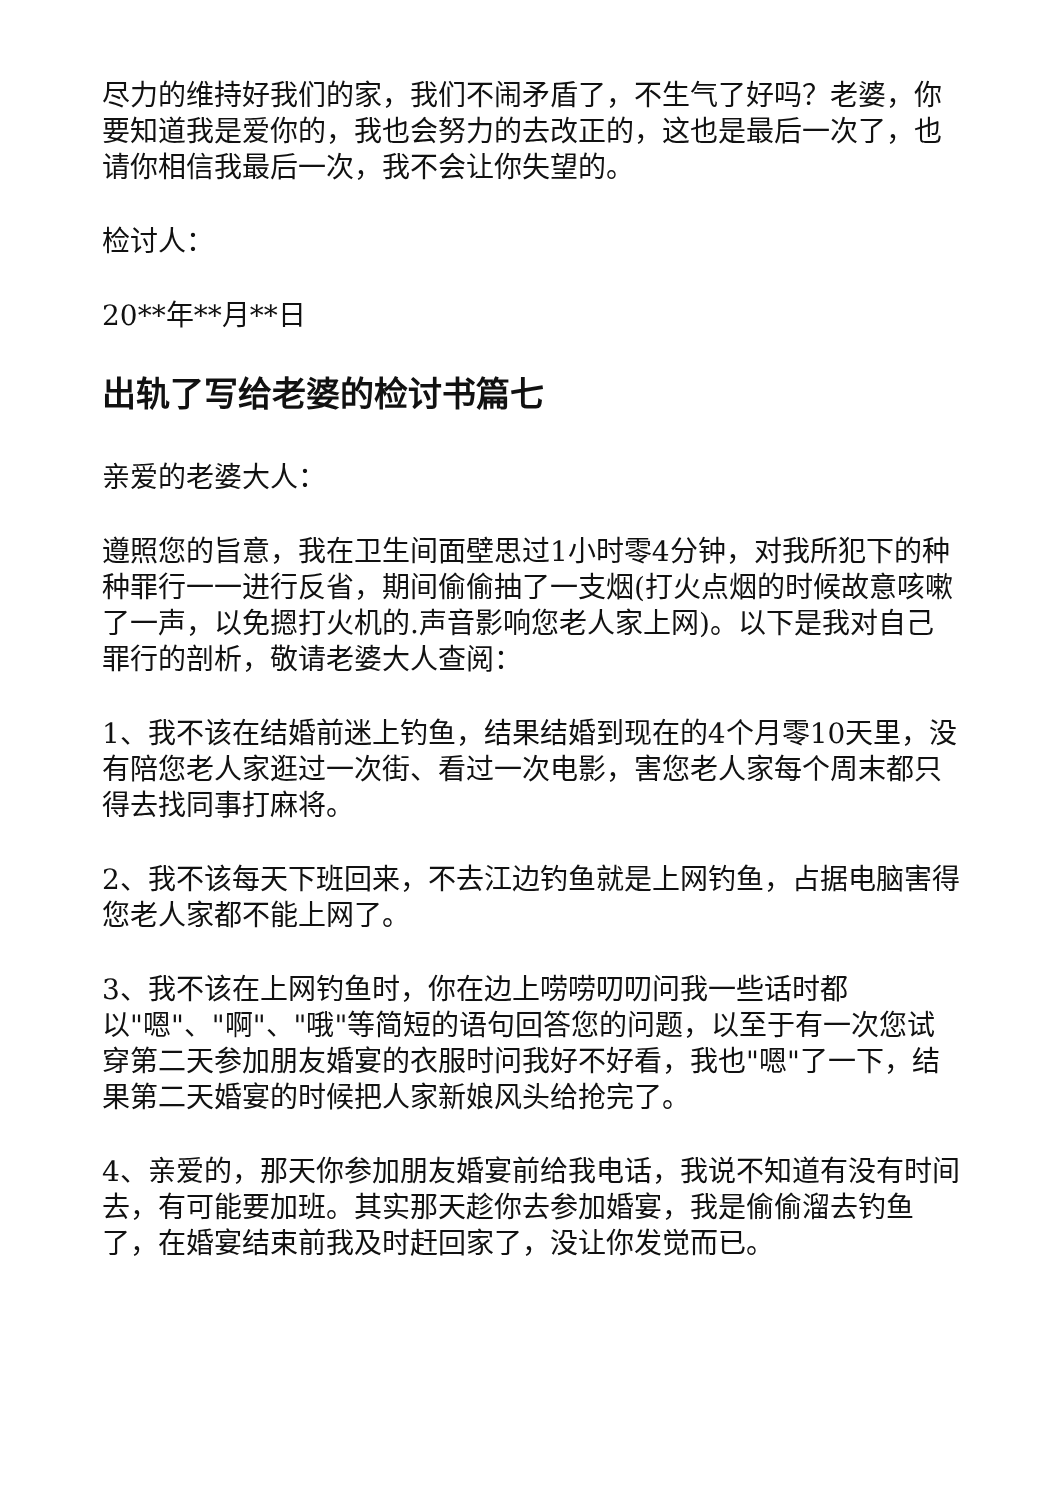尽力的维持好我们的家，我们不闹矛盾了，不生气了好吗？老婆，你要知道我是爱你的，我也会努力的去改正的，这也是最后一次了，也请你相信我最后一次，我不会让你失望的。
检讨人：
20**年**月**日
出轨了写给老婆的检讨书篇七
亲爱的老婆大人：
遵照您的旨意，我在卫生间面壁思过1小时零4分钟，对我所犯下的种种罪行一一进行反省，期间偷偷抽了一支烟(打火点烟的时候故意咳嗽了一声，以免摁打火机的.声音影响您老人家上网)。以下是我对自己罪行的剖析，敬请老婆大人查阅：
1、我不该在结婚前迷上钓鱼，结果结婚到现在的4个月零10天里，没有陪您老人家逛过一次街、看过一次电影，害您老人家每个周末都只得去找同事打麻将。
2、我不该每天下班回来，不去江边钓鱼就是上网钓鱼，占据电脑害得您老人家都不能上网了。
3、我不该在上网钓鱼时，你在边上唠唠叨叨问我一些话时都以"嗯"、"啊"、"哦"等简短的语句回答您的问题，以至于有一次您试穿第二天参加朋友婚宴的衣服时问我好不好看，我也"嗯"了一下，结果第二天婚宴的时候把人家新娘风头给抢完了。
4、亲爱的，那天你参加朋友婚宴前给我电话，我说不知道有没有时间去，有可能要加班。其实那天趁你去参加婚宴，我是偷偷溜去钓鱼了，在婚宴结束前我及时赶回家了，没让你发觉而已。